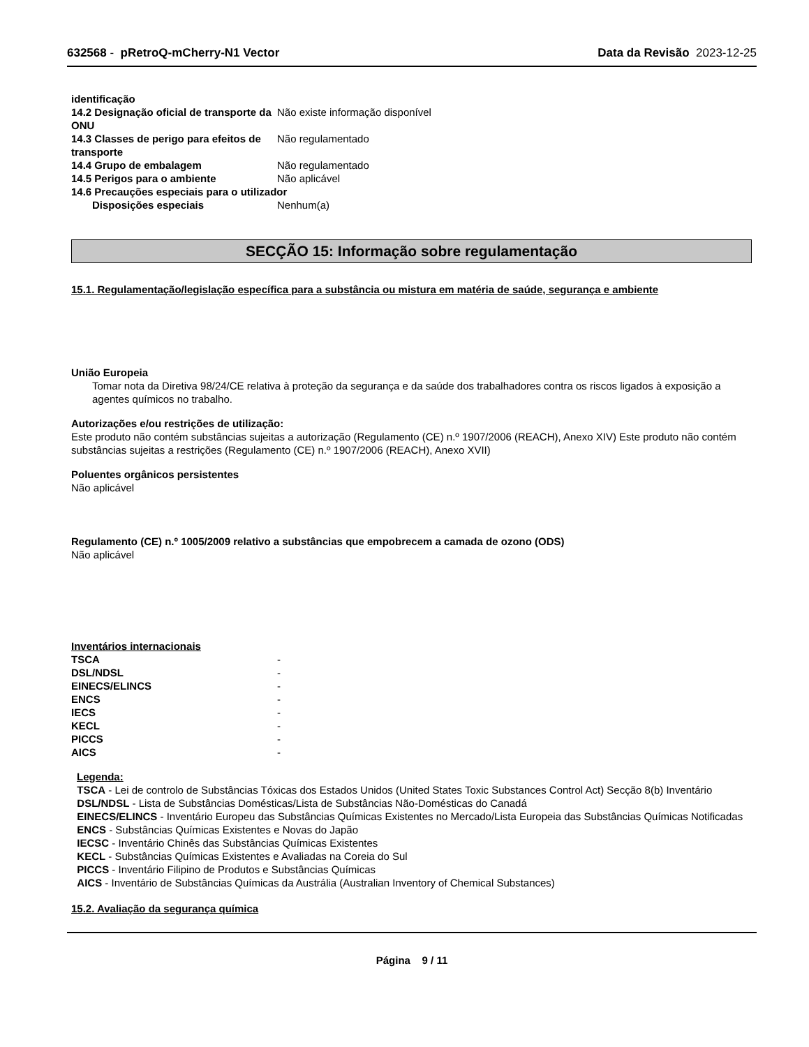632568 - pRetroQ-mCherry-N1 Vector Data da Revisão 2023-12-25
| identificação | |
| 14.2 Designação oficial de transporte da ONU | Não existe informação disponível |
| 14.3 Classes de perigo para efeitos de transporte | Não regulamentado |
| 14.4 Grupo de embalagem | Não regulamentado |
| 14.5 Perigos para o ambiente | Não aplicável |
| 14.6 Precauções especiais para o utilizador | |
| Disposições especiais | Nenhum(a) |
SECÇÃO 15: Informação sobre regulamentação
15.1. Regulamentação/legislação específica para a substância ou mistura em matéria de saúde, segurança e ambiente
União Europeia
Tomar nota da Diretiva 98/24/CE relativa à proteção da segurança e da saúde dos trabalhadores contra os riscos ligados à exposição a agentes químicos no trabalho.
Autorizações e/ou restrições de utilização:
Este produto não contém substâncias sujeitas a autorização (Regulamento (CE) n.º 1907/2006 (REACH), Anexo XIV) Este produto não contém substâncias sujeitas a restrições (Regulamento (CE) n.º 1907/2006 (REACH), Anexo XVII)
Poluentes orgânicos persistentes
Não aplicável
Regulamento (CE) n.º 1005/2009 relativo a substâncias que empobrecem a camada de ozono (ODS)
Não aplicável
Inventários internacionais
| TSCA | - |
| DSL/NDSL | - |
| EINECS/ELINCS | - |
| ENCS | - |
| IECS | - |
| KECL | - |
| PICCS | - |
| AICS | - |
Legenda:
TSCA - Lei de controlo de Substâncias Tóxicas dos Estados Unidos (United States Toxic Substances Control Act) Secção 8(b) Inventário
DSL/NDSL - Lista de Substâncias Domésticas/Lista de Substâncias Não-Domésticas do Canadá
EINECS/ELINCS - Inventário Europeu das Substâncias Químicas Existentes no Mercado/Lista Europeia das Substâncias Químicas Notificadas
ENCS - Substâncias Químicas Existentes e Novas do Japão
IECSC - Inventário Chinês das Substâncias Químicas Existentes
KECL - Substâncias Químicas Existentes e Avaliadas na Coreia do Sul
PICCS - Inventário Filipino de Produtos e Substâncias Químicas
AICS - Inventário de Substâncias Químicas da Austrália (Australian Inventory of Chemical Substances)
15.2. Avaliação da segurança química
Página 9 / 11